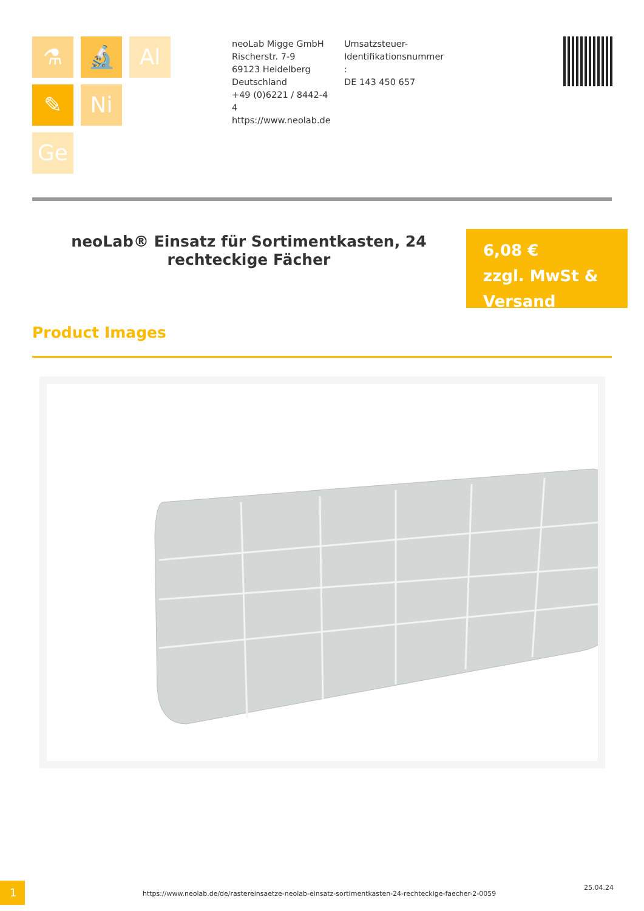⚗ 🔬 Al
✎ Ni
Ge
neoLab Migge GmbH
Rischerstr. 7-9
69123 Heidelberg
Deutschland
+49 (0)6221 / 8442-44
https://www.neolab.de
Umsatzsteuer-Identifikationsnummer
:
DE 143 450 657
neoLab® Einsatz für Sortimentkasten, 24 rechteckige Fächer
6,08 €
zzgl. MwSt & Versand
Product Images
1
https://www.neolab.de/de/rastereinsaetze-neolab-einsatz-sortimentkasten-24-rechteckige-faecher-2-0059
25.04.24